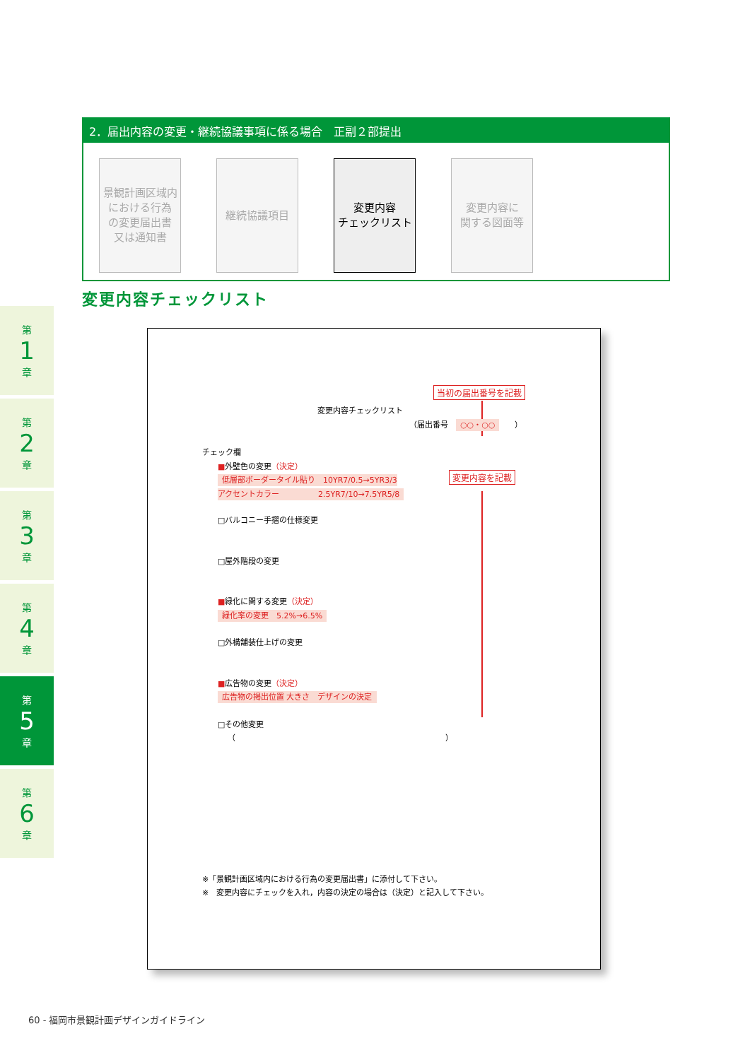2．届出内容の変更・継続協議事項に係る場合　正副２部提出
景観計画区域内
における行為
の変更届出書
又は通知書
継続協議項目 変更内容
チェックリスト
変更内容に
関する図面等
変更内容チェックリスト
第
1
章
第
2
章
第
3
章
第
4
章
第
5
章
第
6
章
当初の届出番号を記載
変更内容を記載
変更内容チェックリスト
（届出番号　○○・○○　　）
チェック欄
■外壁色の変更（決定）
低層部ボーダータイル貼り　10YR7/0.5→5YR3/3
アクセントカラー　　　　　2.5YR7/10→7.5YR5/8
□バルコニー手摺の仕様変更
□屋外階段の変更
■緑化に関する変更（決定）
緑化率の変更　5.2%→6.5%
□外構舗装仕上げの変更
■広告物の変更（決定）
広告物の掲出位置 大きさ　デザインの決定
□その他変更
（　　　　　　　　　　　　　　　　　　　　　　　　　　　）
※「景観計画区域内における行為の変更届出書」に添付して下さい。
※　変更内容にチェックを入れ，内容の決定の場合は（決定）と記入して下さい。
60 - 福岡市景観計画デザインガイドライン